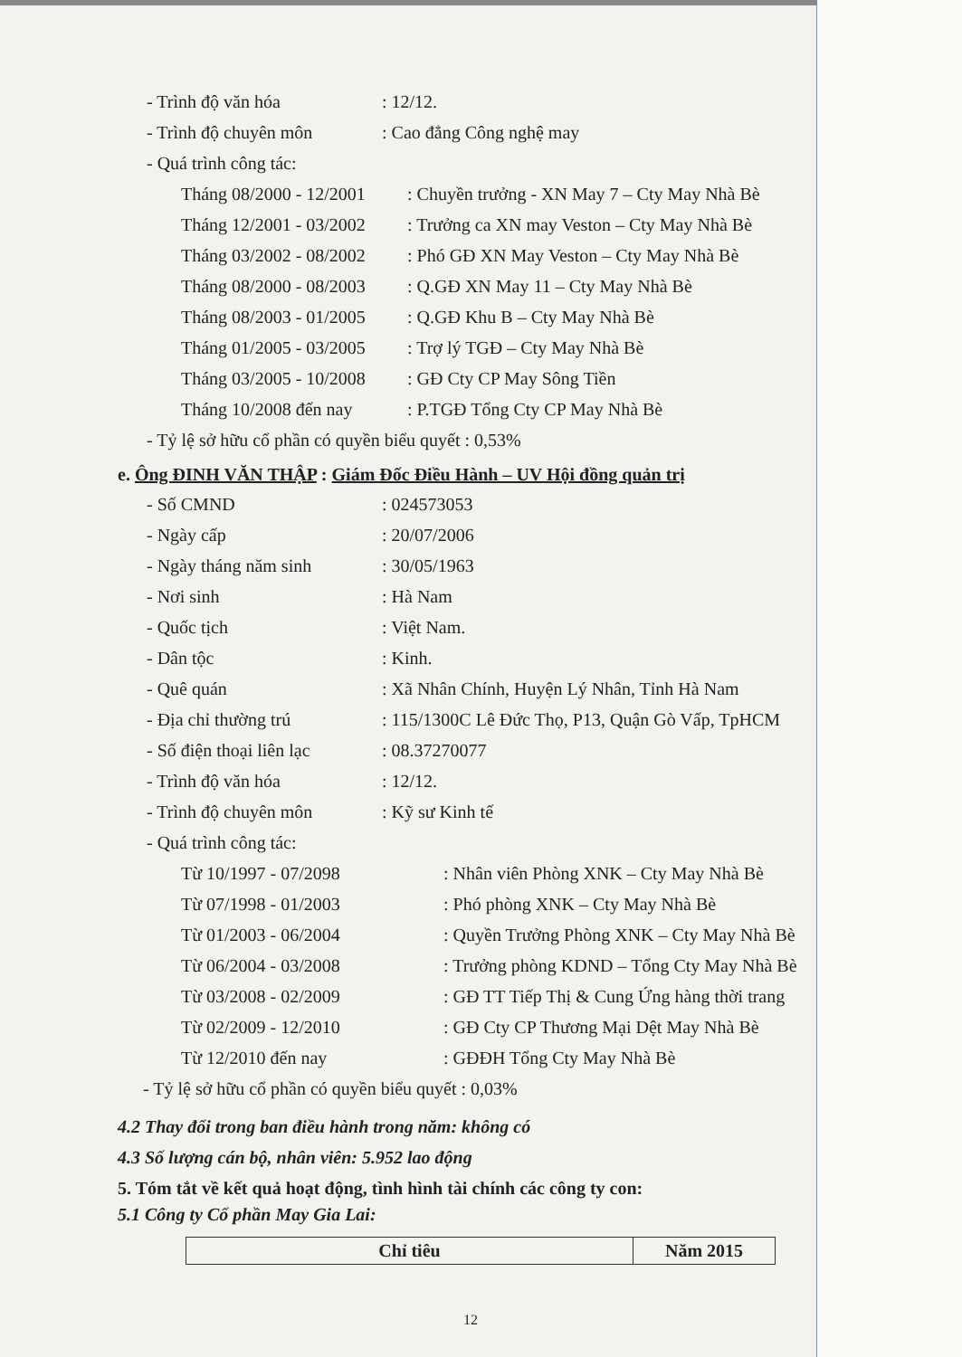- Trình độ văn hóa: 12/12.
- Trình độ chuyên môn: Cao đẳng Công nghệ may
- Quá trình công tác:
Tháng 08/2000 - 12/2001: Chuyền trưởng - XN May 7 – Cty May Nhà Bè
Tháng 12/2001 - 03/2002: Trưởng ca XN may Veston – Cty May Nhà Bè
Tháng 03/2002 - 08/2002: Phó GĐ XN May Veston – Cty May Nhà Bè
Tháng 08/2000 - 08/2003: Q.GĐ XN May 11 – Cty May Nhà Bè
Tháng 08/2003 - 01/2005: Q.GĐ Khu B – Cty May Nhà Bè
Tháng 01/2005 - 03/2005: Trợ lý TGĐ – Cty May Nhà Bè
Tháng 03/2005 - 10/2008: GĐ Cty CP May Sông Tiền
Tháng 10/2008 đến nay: P.TGĐ Tổng Cty CP May Nhà Bè
- Tỷ lệ sở hữu cổ phần có quyền biểu quyết : 0,53%
e. Ông ĐINH VĂN THẬP : Giám Đốc Điều Hành – UV Hội đồng quản trị
- Số CMND: 024573053
- Ngày cấp: 20/07/2006
- Ngày tháng năm sinh: 30/05/1963
- Nơi sinh: Hà Nam
- Quốc tịch: Việt Nam.
- Dân tộc: Kinh.
- Quê quán: Xã Nhân Chính, Huyện Lý Nhân, Tỉnh Hà Nam
- Địa chỉ thường trú: 115/1300C Lê Đức Thọ, P13, Quận Gò Vấp, TpHCM
- Số điện thoại liên lạc: 08.37270077
- Trình độ văn hóa: 12/12.
- Trình độ chuyên môn: Kỹ sư Kinh tế
- Quá trình công tác:
Từ 10/1997 - 07/2098: Nhân viên Phòng XNK – Cty May Nhà Bè
Từ 07/1998 - 01/2003: Phó phòng XNK – Cty May Nhà Bè
Từ 01/2003 - 06/2004: Quyền Trưởng Phòng XNK – Cty May Nhà Bè
Từ 06/2004 - 03/2008: Trưởng phòng KDND – Tổng Cty May Nhà Bè
Từ 03/2008 - 02/2009: GĐ TT Tiếp Thị & Cung Ứng hàng thời trang
Từ 02/2009 - 12/2010: GĐ Cty CP Thương Mại Dệt May Nhà Bè
Từ 12/2010 đến nay: GĐĐH Tổng Cty May Nhà Bè
- Tỷ lệ sở hữu cổ phần có quyền biểu quyết : 0,03%
4.2 Thay đổi trong ban điều hành trong năm: không có
4.3 Số lượng cán bộ, nhân viên: 5.952 lao động
5. Tóm tắt về kết quả hoạt động, tình hình tài chính các công ty con:
5.1 Công ty Cổ phần May Gia Lai:
| Chỉ tiêu | Năm 2015 |
12